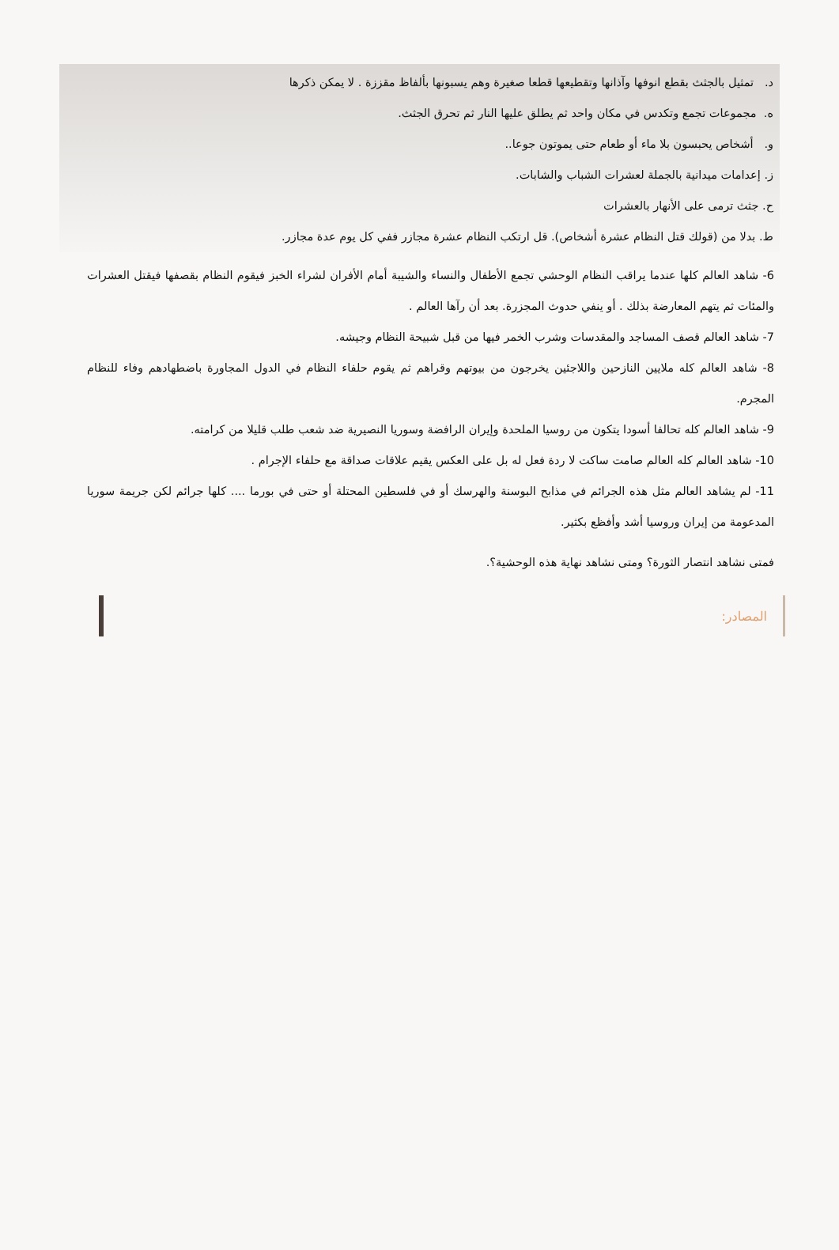د. تمثيل بالجثث بقطع انوفها وآذانها وتقطيعها قطعا صغيرة وهم يسبونها بألفاظ مقززة . لا يمكن ذكرها
ه. مجموعات تجمع وتكدس في مكان واحد ثم يطلق عليها النار ثم تحرق الجثث.
و. أشخاص يحبسون بلا ماء أو طعام حتى يموتون جوعا..
ز. إعدامات ميدانية بالجملة لعشرات الشباب والشابات.
ح. جثث ترمى على الأنهار بالعشرات
ط. بدلا من (قولك قتل النظام عشرة أشخاص). قل ارتكب النظام عشرة مجازر ففي كل يوم عدة مجازر.
6- شاهد العالم كلها عندما يراقب النظام الوحشي تجمع الأطفال والنساء والشيبة أمام الأفران لشراء الخبز فيقوم النظام بقصفها فيقتل العشرات والمئات ثم يتهم المعارضة بذلك . أو ينفي حدوث المجزرة. بعد أن رآها العالم .
7- شاهد العالم قصف المساجد والمقدسات وشرب الخمر فيها من قبل شبيحة النظام وجيشه.
8- شاهد العالم كله ملايين النازحين واللاجئين يخرجون من بيوتهم وقراهم ثم يقوم حلفاء النظام في الدول المجاورة باضطهادهم وفاء للنظام المجرم.
9- شاهد العالم كله تحالفا أسودا يتكون من روسيا الملحدة وإيران الرافضة وسوريا النصيرية ضد شعب طلب قليلا من كرامته.
10- شاهد العالم كله العالم صامت ساكت لا ردة فعل له بل على العكس يقيم علاقات صداقة مع حلفاء الإجرام .
11- لم يشاهد العالم مثل هذه الجرائم في مذابح البوسنة والهرسك أو في فلسطين المحتلة أو حتى في بورما .... كلها جرائم لكن جريمة سوريا المدعومة من إيران وروسيا أشد وأفظع بكثير.
فمتى نشاهد انتصار الثورة؟ ومتى نشاهد نهاية هذه الوحشية؟.
المصادر: